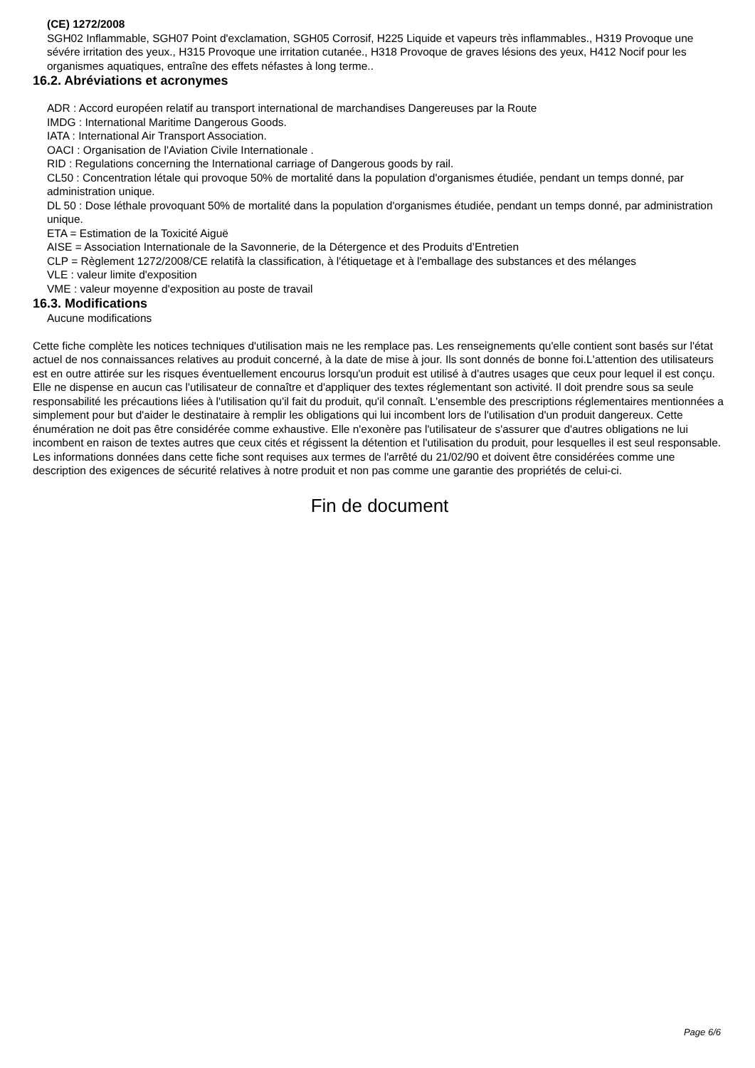(CE) 1272/2008
SGH02 Inflammable, SGH07 Point d'exclamation, SGH05 Corrosif, H225 Liquide et vapeurs très inflammables., H319 Provoque une sévére irritation des yeux., H315 Provoque une irritation cutanée., H318 Provoque de graves lésions des yeux, H412 Nocif pour les organismes aquatiques, entraîne des effets néfastes à long terme..
16.2. Abréviations et acronymes
ADR : Accord européen relatif au transport international de marchandises Dangereuses par la Route
IMDG : International Maritime Dangerous Goods.
IATA : International Air Transport Association.
OACI : Organisation de l'Aviation Civile Internationale .
RID : Regulations concerning the International carriage of Dangerous goods by rail.
CL50 : Concentration létale qui provoque 50% de mortalité dans la population d'organismes étudiée, pendant un temps donné, par administration unique.
DL 50 : Dose léthale provoquant 50% de mortalité dans la population d'organismes étudiée, pendant un temps donné, par administration unique.
ETA = Estimation de la Toxicité Aiguë
AISE = Association Internationale de la Savonnerie, de la Détergence et des Produits d’Entretien
CLP = Règlement 1272/2008/CE relatifà la classification, à l'étiquetage et à l'emballage des substances et des mélanges
VLE : valeur limite d'exposition
VME : valeur moyenne d'exposition au poste de travail
16.3. Modifications
Aucune modifications
Cette fiche complète les notices techniques d'utilisation mais ne les remplace pas. Les renseignements qu'elle contient sont basés sur l'état actuel de nos connaissances relatives au produit concerné, à la date de mise à jour. Ils sont donnés de bonne foi.L'attention des utilisateurs est en outre attirée sur les risques éventuellement encourus lorsqu'un produit est utilisé à d'autres usages que ceux pour lequel il est conçu. Elle ne dispense en aucun cas l'utilisateur de connaître et d'appliquer des textes réglementant son activité. Il doit prendre sous sa seule responsabilité les précautions liées à l'utilisation qu'il fait du produit, qu'il connaît. L'ensemble des prescriptions réglementaires mentionnées a simplement pour but d'aider le destinataire à remplir les obligations qui lui incombent lors de l'utilisation d'un produit dangereux. Cette énumération ne doit pas être considérée comme exhaustive. Elle n'exonère pas l'utilisateur de s'assurer que d'autres obligations ne lui incombent en raison de textes autres que ceux cités et régissent la détention et l'utilisation du produit, pour lesquelles il est seul responsable. Les informations données dans cette fiche sont requises aux termes de l'arrêté du 21/02/90 et doivent être considérées comme une description des exigences de sécurité relatives à notre produit et non pas comme une garantie des propriétés de celui-ci.
Fin de document
Page 6/6